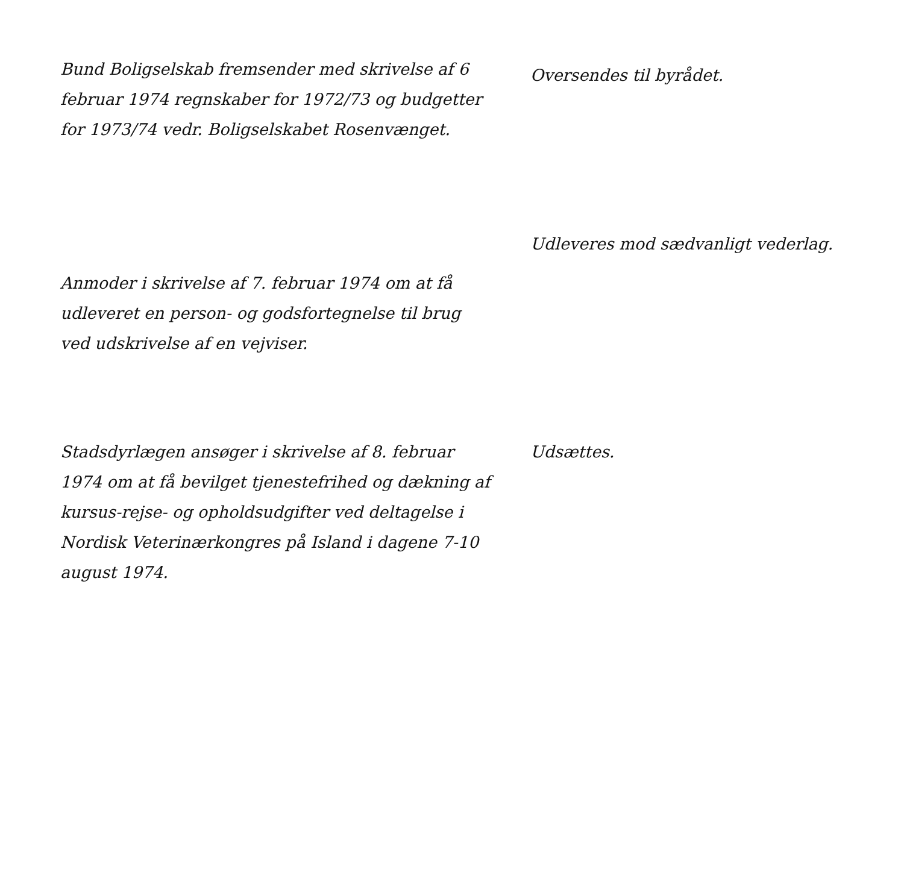Bund Boligselskab fremsender med skrivelse af 6 februar 1974 regnskaber for 1972/73 og budgetter for 1973/74 vedr. Boligselskabet Rosenvænget.
Oversendes til byrådet.
Anmoder i skrivelse af 7. februar 1974 om at få udleveret en person- og godsfortegnelse til brug ved udskrivelse af en vejviser.
Udleveres mod sædvanligt vederlag.
Stadsdyrlægen ansøger i skrivelse af 8. februar 1974 om at få bevilget tjenestefrihed og dækning af kursus-rejse- og opholdsudgifter ved deltagelse i Nordisk Veterinærkongres på Island i dagene 7-10 august 1974.
Udsættes.